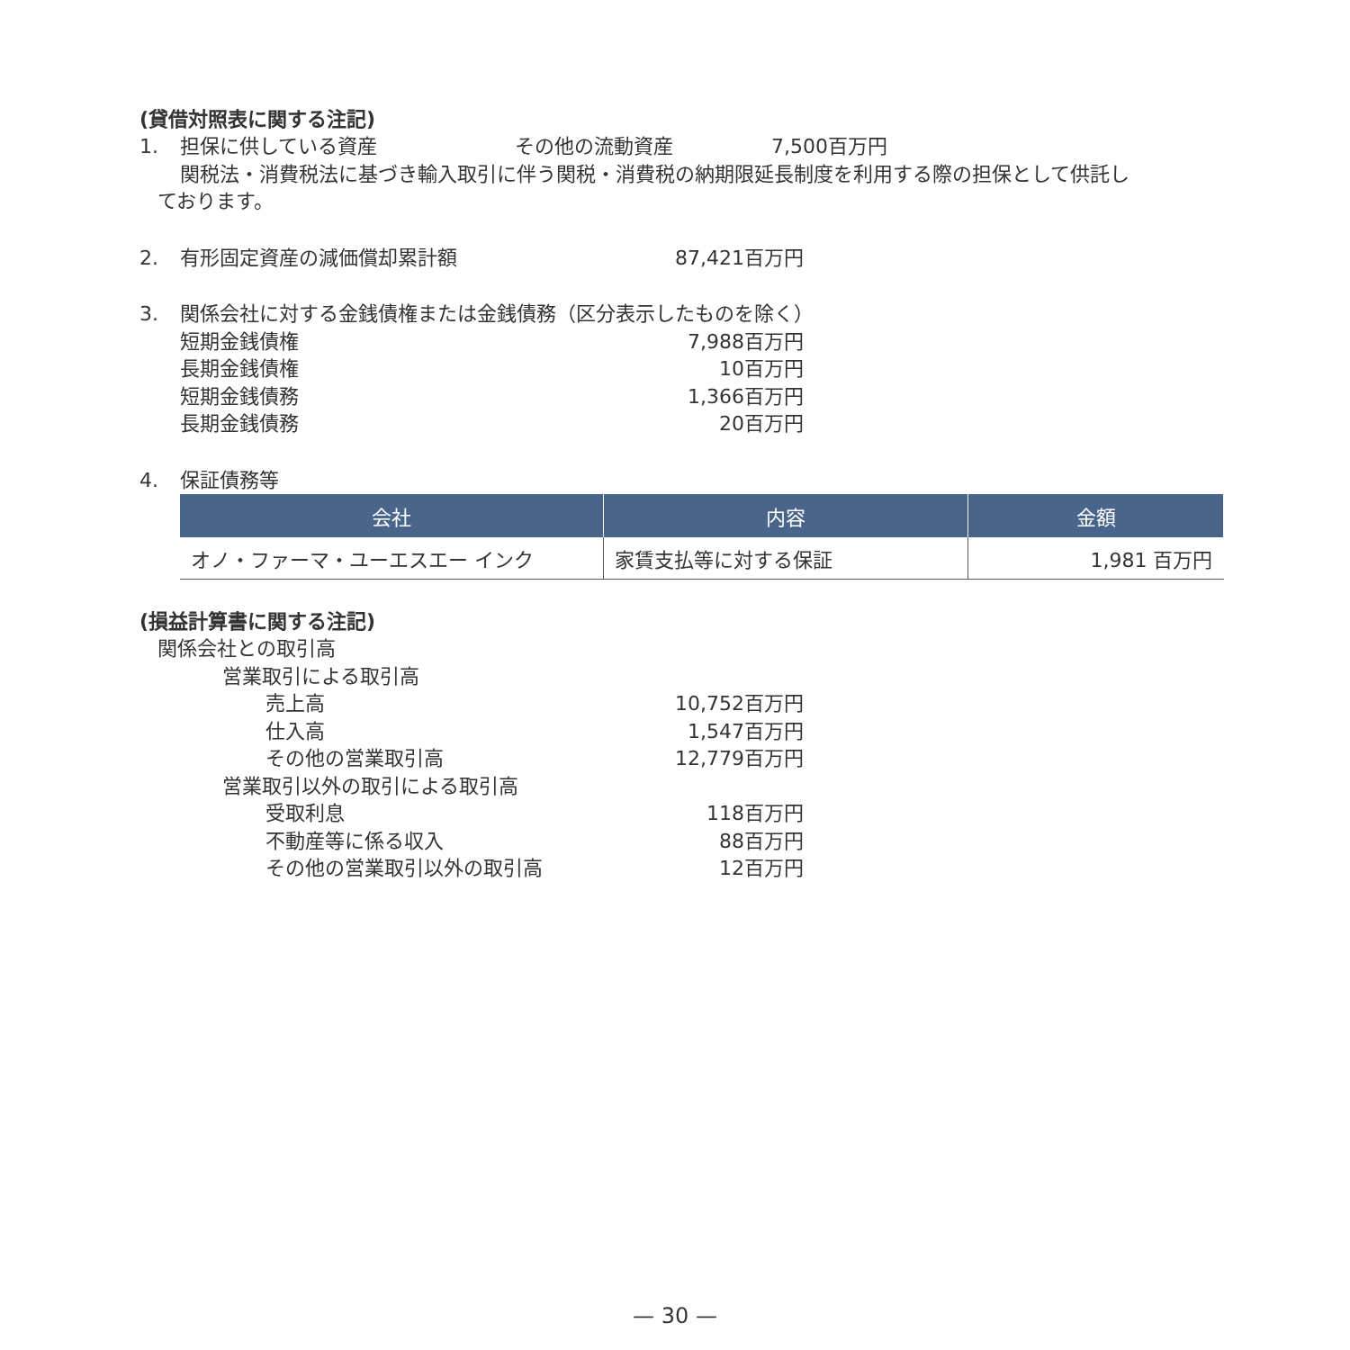(貸借対照表に関する注記)
1. 担保に供している資産 その他の流動資産 7,500百万円
関税法・消費税法に基づき輸入取引に伴う関税・消費税の納期限延長制度を利用する際の担保として供託し
ております。
2. 有形固定資産の減価償却累計額 87,421百万円
3. 関係会社に対する金銭債権または金銭債務（区分表示したものを除く）
短期金銭債権 7,988百万円
長期金銭債権 10百万円
短期金銭債務 1,366百万円
長期金銭債務 20百万円
4. 保証債務等
| 会社 | 内容 | 金額 |
| --- | --- | --- |
| オノ・ファーマ・ユーエスエー インク | 家賃支払等に対する保証 | 1,981 百万円 |
(損益計算書に関する注記)
関係会社との取引高
営業取引による取引高
売上高 10,752百万円
仕入高 1,547百万円
その他の営業取引高 12,779百万円
営業取引以外の取引による取引高
受取利息 118百万円
不動産等に係る収入 88百万円
その他の営業取引以外の取引高 12百万円
— 30 —